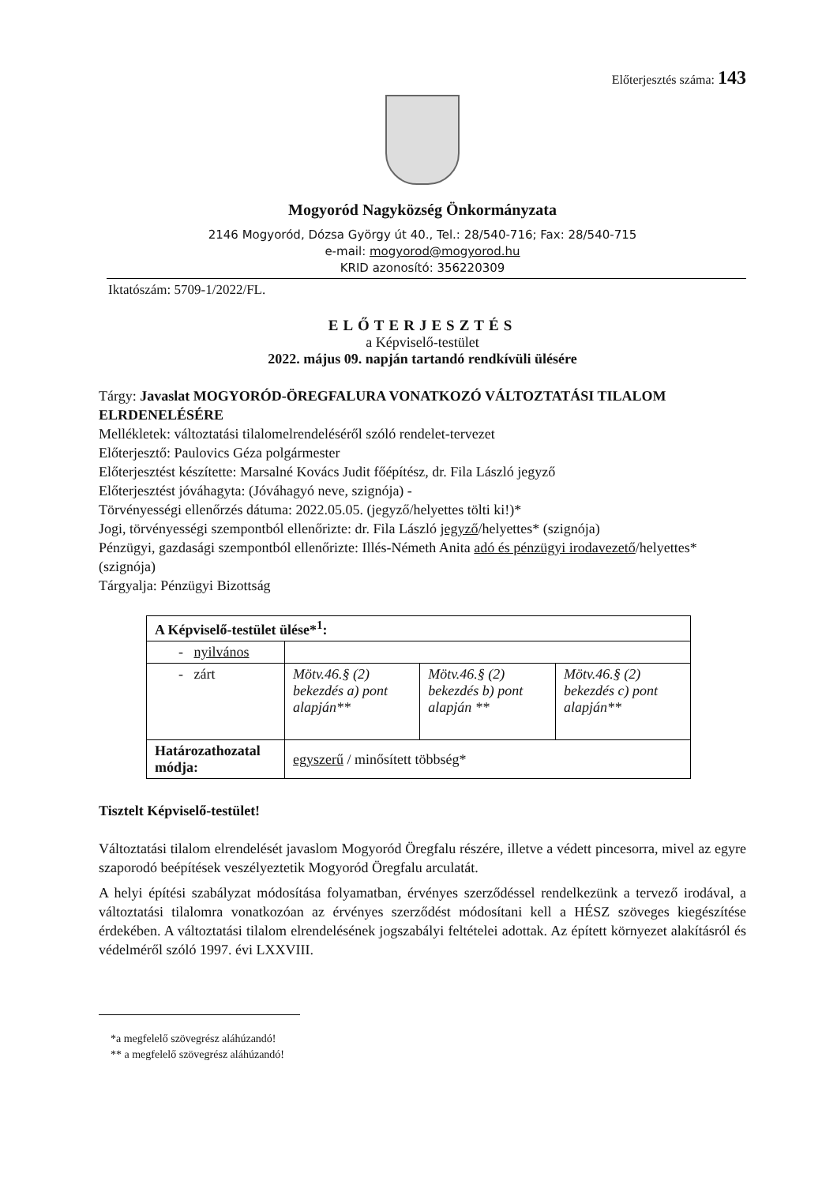Előterjesztés száma: 143
Mogyoród Nagyközség Önkormányzata
2146 Mogyoród, Dózsa György út 40., Tel.: 28/540-716; Fax: 28/540-715
e-mail: mogyorod@mogyorod.hu
KRID azonosító: 356220309
Iktatószám: 5709-1/2022/FL.
ELŐTERJESZTÉS
a Képviselő-testület
2022. május 09. napján tartandó rendkívüli ülésére
Tárgy: Javaslat MOGYORÓD-ÖREGFALURA VONATKOZÓ VÁLTOZTATÁSI TILALOM ELRDENELÉSÉRE
Mellékletek: változtatási tilalomelrendeléséről szóló rendelet-tervezet
Előterjesztő: Paulovics Géza polgármester
Előterjesztést készítette: Marsalné Kovács Judit főépítész, dr. Fila László jegyző
Előterjesztést jóváhagyta: (Jóváhagyó neve, szignója) -
Törvényességi ellenőrzés dátuma: 2022.05.05. (jegyző/helyettes tölti ki!)*
Jogi, törvényességi szempontból ellenőrizte: dr. Fila László jegyző/helyettes* (szignója)
Pénzügyi, gazdasági szempontból ellenőrizte: Illés-Németh Anita adó és pénzügyi irodavezető/helyettes* (szignója)
Tárgyalja: Pénzügyi Bizottság
| A Képviselő-testület ülése*<sup>1</sup>: | | | |
| - nyilvános | | | |
| - zárt | Mötv.46.§ (2) bekezdés a) pont alapján** | Mötv.46.§ (2) bekezdés b) pont alapján ** | Mötv.46.§ (2) bekezdés c) pont alapján** |
| Határozathozatal módja: | egyszerű / minősített többség* | | |
Tisztelt Képviselő-testület!
Változtatási tilalom elrendelését javaslom Mogyoród Öregfalu részére, illetve a védett pincesorra, mivel az egyre szaporodó beépítések veszélyeztetik Mogyoród Öregfalu arculatát.
A helyi építési szabályzat módosítása folyamatban, érvényes szerződéssel rendelkezünk a tervező irodával, a változtatási tilalomra vonatkozóan az érvényes szerződést módosítani kell a HÉSZ szöveges kiegészítése érdekében. A változtatási tilalom elrendelésének jogszabályi feltételei adottak. Az épített környezet alakításról és védelméről szóló 1997. évi LXXVIII.
*a megfelelő szövegrész aláhúzandó!
** a megfelelő szövegrész aláhúzandó!